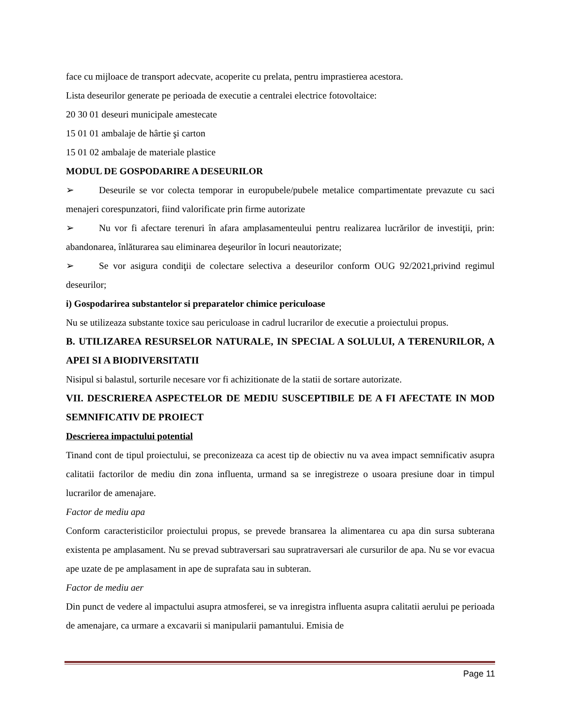face cu mijloace de transport adecvate, acoperite cu prelata, pentru imprastierea acestora.
Lista deseurilor generate pe perioada de executie a centralei electrice fotovoltaice:
20 30 01 deseuri municipale amestecate
15 01 01 ambalaje de hârtie şi carton
15 01 02 ambalaje de materiale plastice
MODUL DE GOSPODARIRE A DESEURILOR
➢ Deseurile se vor colecta temporar in europubele/pubele metalice compartimentate prevazute cu saci menajeri corespunzatori, fiind valorificate prin firme autorizate
➢ Nu vor fi afectare terenuri în afara amplasamenteului pentru realizarea lucrărilor de investiţii, prin: abandonarea, înlăturarea sau eliminarea deşeurilor în locuri neautorizate;
➢ Se vor asigura condiţii de colectare selectiva a deseurilor conform OUG 92/2021,privind regimul deseurilor;
i) Gospodarirea substantelor si preparatelor chimice periculoase
Nu se utilizeaza substante toxice sau periculoase in cadrul lucrarilor de executie a proiectului propus.
B. UTILIZAREA RESURSELOR NATURALE, IN SPECIAL A SOLULUI, A TERENURILOR, A APEI SI A BIODIVERSITATII
Nisipul si balastul, sorturile necesare vor fi achizitionate de la statii de sortare autorizate.
VII. DESCRIEREA ASPECTELOR DE MEDIU SUSCEPTIBILE DE A FI AFECTATE IN MOD SEMNIFICATIV DE PROIECT
Descrierea impactului potential
Tinand cont de tipul proiectului, se preconizeaza ca acest tip de obiectiv nu va avea impact semnificativ asupra calitatii factorilor de mediu din zona influenta, urmand sa se inregistreze o usoara presiune doar in timpul lucrarilor de amenajare.
Factor de mediu apa
Conform caracteristicilor proiectului propus, se prevede bransarea la alimentarea cu apa din sursa subterana existenta pe amplasament. Nu se prevad subtraversari sau supratraversari ale cursurilor de apa. Nu se vor evacua ape uzate de pe amplasament in ape de suprafata sau in subteran.
Factor de mediu aer
Din punct de vedere al impactului asupra atmosferei, se va inregistra influenta asupra calitatii aerului pe perioada de amenajare, ca urmare a excavarii si manipularii pamantului. Emisia de
Page 11